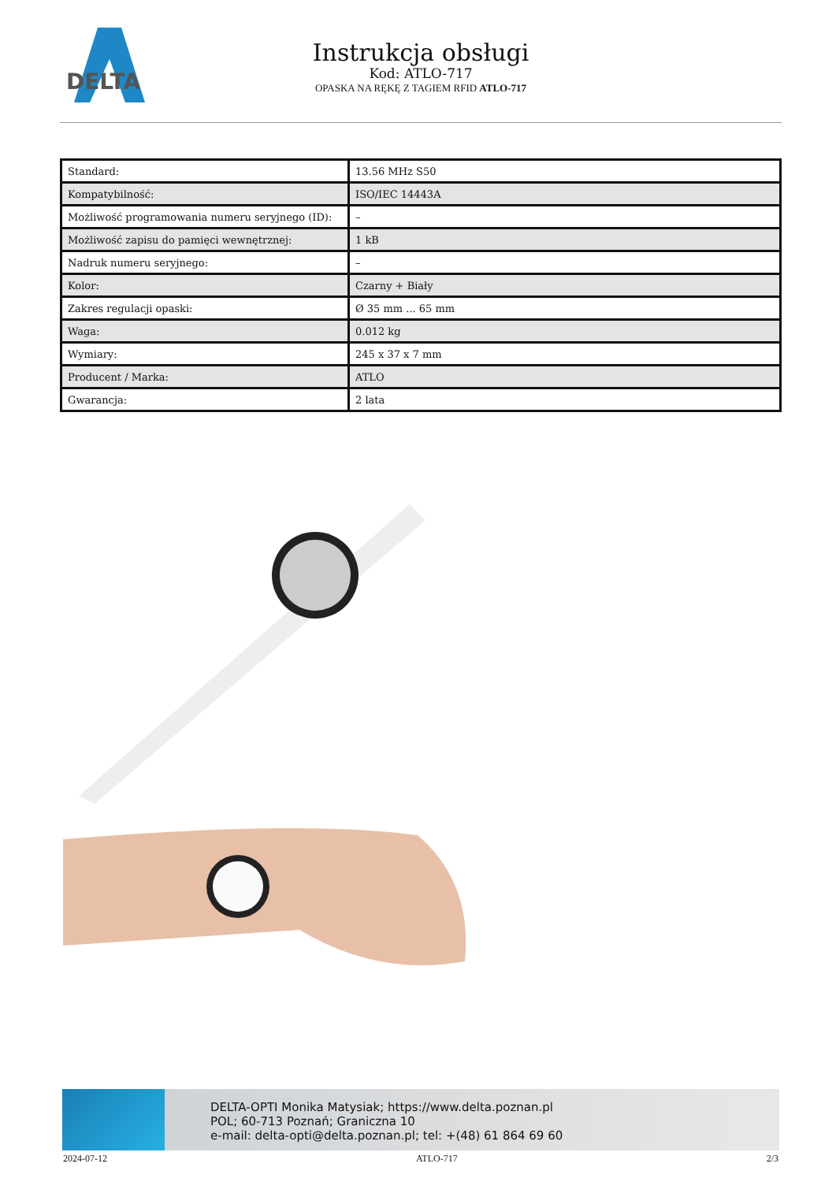DELTA
Instrukcja obsługi
Kod: ATLO-717
OPASKA NA RĘKĘ Z TAGIEM RFID ATLO-717
| Standard: | 13.56 MHz S50 |
| Kompatybilność: | ISO/IEC 14443A |
| Możliwość programowania numeru seryjnego (ID): | – |
| Możliwość zapisu do pamięci wewnętrznej: | 1 kB |
| Nadruk numeru seryjnego: | – |
| Kolor: | Czarny + Biały |
| Zakres regulacji opaski: | Ø 35 mm ... 65 mm |
| Waga: | 0.012 kg |
| Wymiary: | 245 x 37 x 7 mm |
| Producent / Marka: | ATLO |
| Gwarancja: | 2 lata |
DELTA-OPTI Monika Matysiak; https://www.delta.poznan.pl
POL; 60-713 Poznań; Graniczna 10
e-mail: delta-opti@delta.poznan.pl; tel: +(48) 61 864 69 60
2024-07-12 ATLO-717 2/3